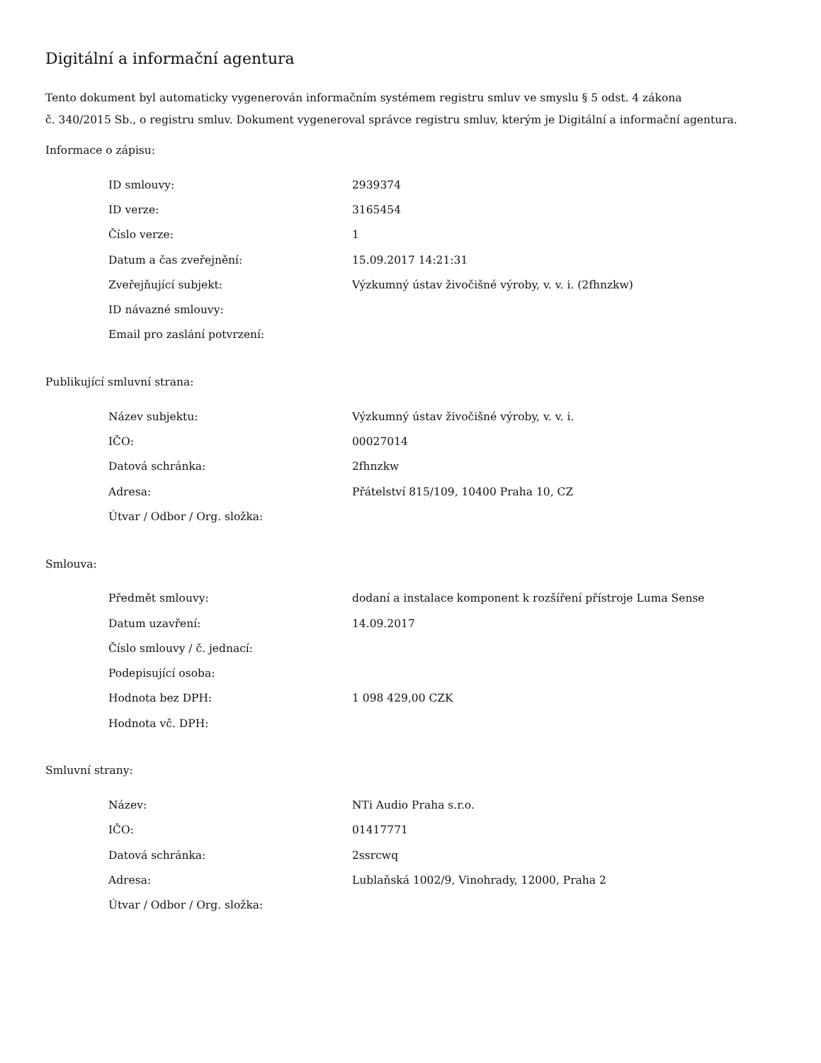Digitální a informační agentura
Tento dokument byl automaticky vygenerován informačním systémem registru smluv ve smyslu § 5 odst. 4 zákona
č. 340/2015 Sb., o registru smluv. Dokument vygeneroval správce registru smluv, kterým je Digitální a informační agentura.
Informace o zápisu:
| ID smlouvy: | 2939374 |
| ID verze: | 3165454 |
| Číslo verze: | 1 |
| Datum a čas zveřejnění: | 15.09.2017 14:21:31 |
| Zveřejňující subjekt: | Výzkumný ústav živočišné výroby, v. v. i. (2fhnzkw) |
| ID návazné smlouvy: | |
| Email pro zaslání potvrzení: | |
Publikující smluvní strana:
| Název subjektu: | Výzkumný ústav živočišné výroby, v. v. i. |
| IČO: | 00027014 |
| Datová schránka: | 2fhnzkw |
| Adresa: | Přátelství 815/109, 10400 Praha 10, CZ |
| Útvar / Odbor / Org. složka: | |
Smlouva:
| Předmět smlouvy: | dodaní a instalace komponent k rozšíření přístroje Luma Sense |
| Datum uzavření: | 14.09.2017 |
| Číslo smlouvy / č. jednací: | |
| Podepisující osoba: | |
| Hodnota bez DPH: | 1 098 429,00 CZK |
| Hodnota vč. DPH: | |
Smluvní strany:
| Název: | NTi Audio Praha s.r.o. |
| IČO: | 01417771 |
| Datová schránka: | 2ssrcwq |
| Adresa: | Lublaňská 1002/9, Vinohrady, 12000, Praha 2 |
| Útvar / Odbor / Org. složka: | |